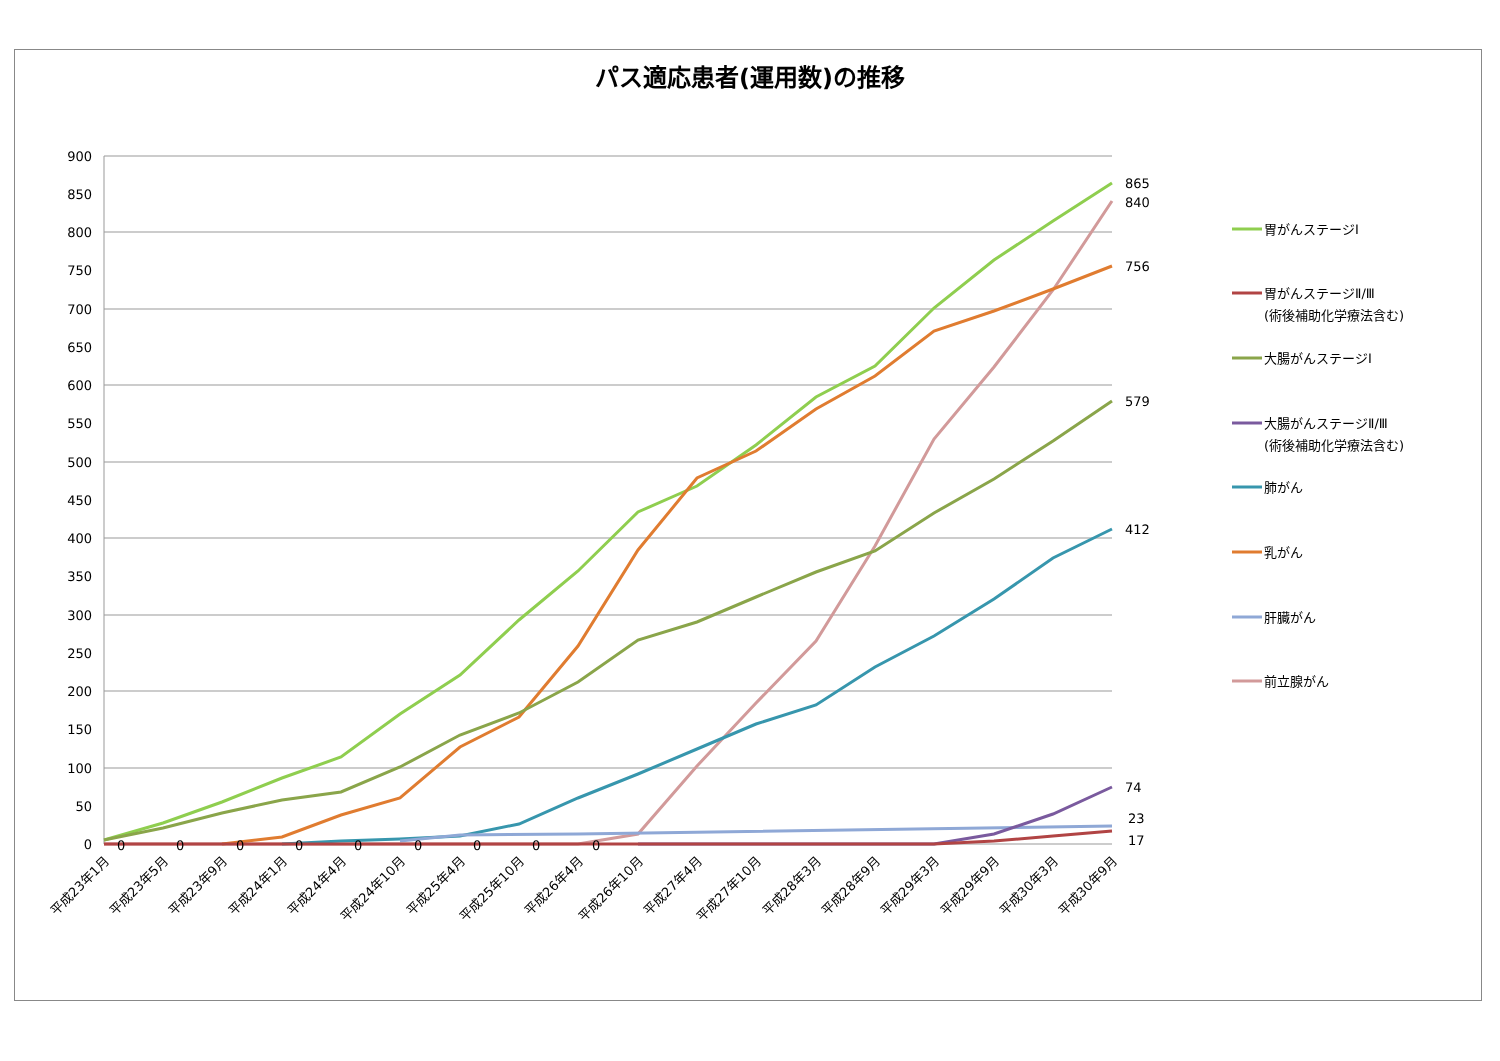パス適応患者(運用数)の推移
900
850
800
750
700
650
600
550
500
450
400
350
300
250
200
150
100
50
0
865
840
756
579
412
74
23
17
0
0
0
0
0
0
0
0
0
平成23年1月
平成23年5月
平成23年9月
平成24年1月
平成24年4月
平成24年10月
平成25年4月
平成25年10月
平成26年4月
平成26年10月
平成27年4月
平成27年10月
平成28年3月
平成28年9月
平成29年3月
平成29年9月
平成30年3月
平成30年9月
胃がんステージⅠ
胃がんステージⅡ/Ⅲ
(術後補助化学療法含む)
大腸がんステージⅠ
大腸がんステージⅡ/Ⅲ
(術後補助化学療法含む)
肺がん
乳がん
肝臓がん
前立腺がん